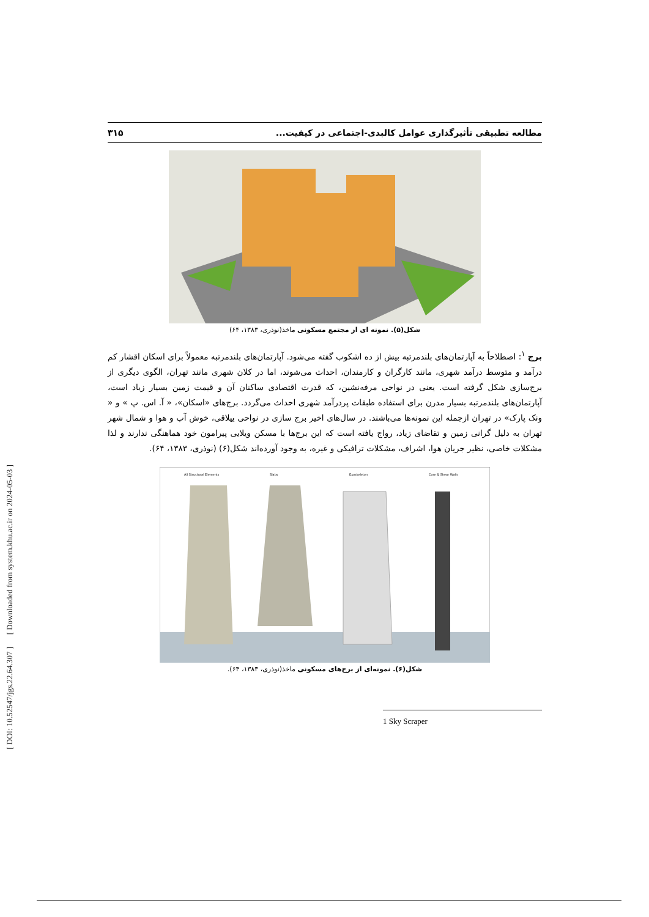[ DOI: 10.52547/jgs.22.64.307 ] [ Downloaded from system.khu.ac.ir on 2024-05-03 ]
مطالعه تطبیقی تأثیرگذاری عوامل کالبدی-اجتماعی در کیفیت... ۳۱۵
شکل(۵). نمونه ای از مجتمع مسکونی ماخذ(نوذری، ۱۳۸۳، ۶۴)
برج <sup>۱</sup>: اصطلاحاً به آپارتمان‌های بلندمرتبه بیش از ده اشکوب گفته می‌شود. آپارتمان‌های بلندمرتبه معمولاً برای اسکان اقشار کم درآمد و متوسط درآمد شهری، مانند کارگران و کارمندان، احداث می‌شوند، اما در کلان شهری مانند تهران، الگوی دیگری از برج‌سازی شکل گرفته است. یعنی در نواحی مرفه‌نشین، که قدرت اقتصادی ساکنان آن و قیمت زمین بسیار زیاد است، آپارتمان‌های بلندمرتبه بسیار مدرن برای استفاده طبقات پردرآمد شهری احداث می‌گردد. برج‌های «اسکان»، « آ. اس. پ » و « ونک پارک» در تهران ازجمله این نمونه‌ها می‌باشند. در سال‌های اخیر برج سازی در نواحی ییلاقی، خوش آب و هوا و شمال شهر تهران به دلیل گرانی زمین و تقاضای زیاد، رواج یافته است که این برج‌ها با مسکن ویلایی پیرامون خود هماهنگی ندارند و لذا مشکلات خاصی، نظیر جریان هوا، اشراف، مشکلات ترافیکی و غیره، به وجود آورده‌اند شکل(۶) (نوذری، ۱۳۸۳، ۶۴).
All Structural Elements
Slabs
Exoskeleton
Core & Shear Walls
شکل(۶). نمونه‌ای از برج‌های مسکونی ماخذ(نوذری، ۱۳۸۳، ۶۴).
1 Sky Scraper